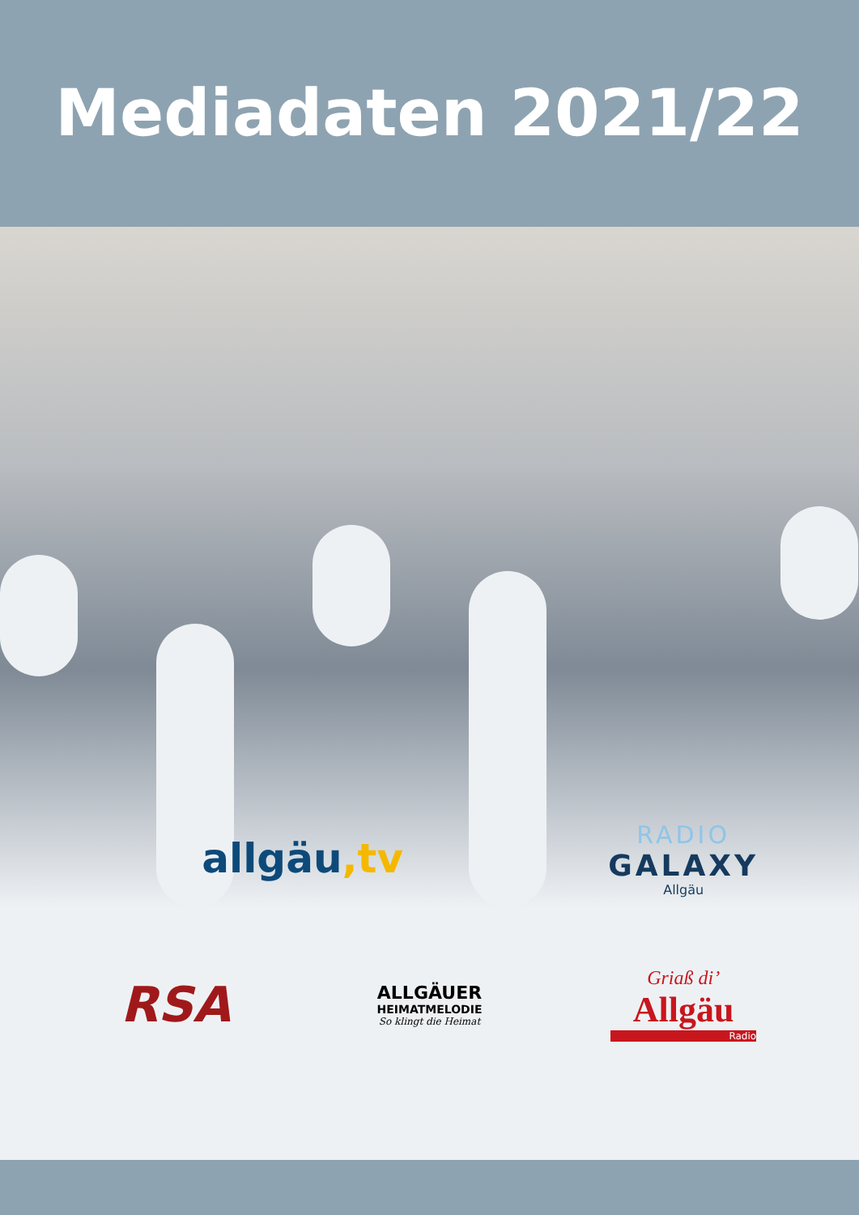Mediadaten 2021/22
allgäu,tv
RADIO
GALAXY
Allgäu
RSA
ALLGÄUER
HEIMATMELODIE
So klingt die Heimat
Griaß di’
Allgäu
Radio